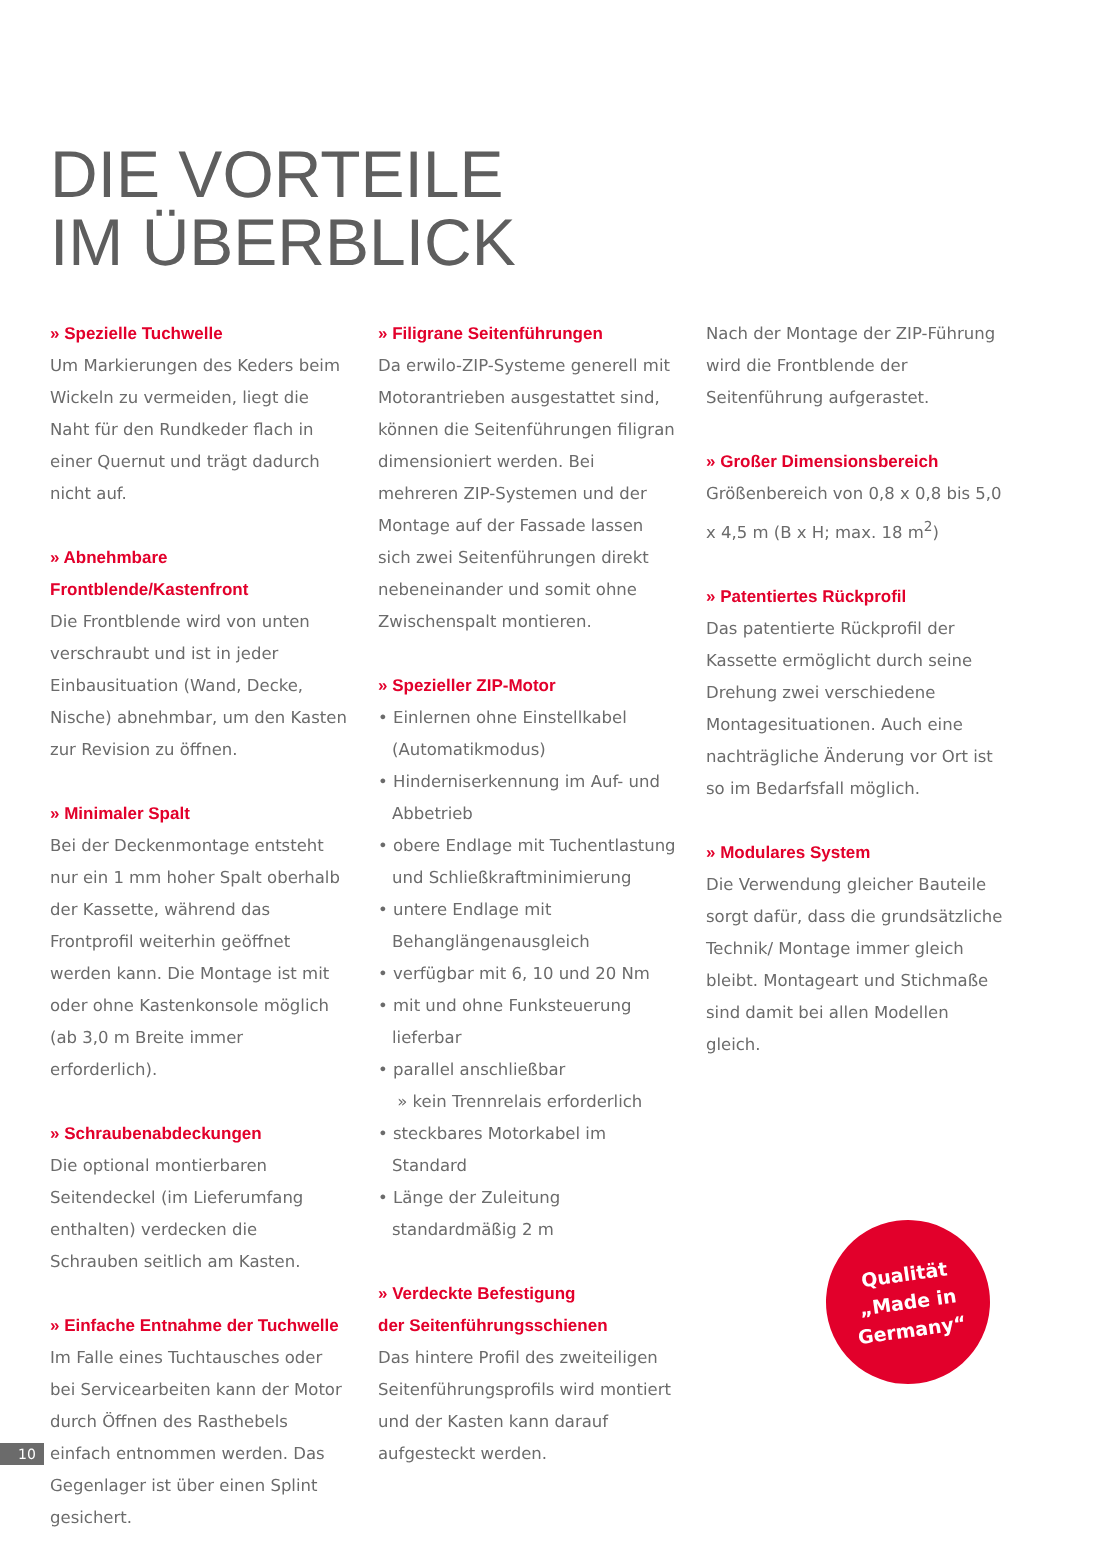DIE VORTEILE
IM ÜBERBLICK
» Spezielle Tuchwelle
Um Markierungen des Keders beim Wickeln zu vermeiden, liegt die Naht für den Rundkeder flach in einer Quernut und trägt dadurch nicht auf.
» Abnehmbare Frontblende/Kastenfront
Die Frontblende wird von unten verschraubt und ist in jeder Einbausituation (Wand, Decke, Nische) abnehmbar, um den Kasten zur Revision zu öffnen.
» Minimaler Spalt
Bei der Deckenmontage entsteht nur ein 1 mm hoher Spalt oberhalb der Kassette, während das Frontprofil weiterhin geöffnet werden kann. Die Montage ist mit oder ohne Kastenkonsole möglich (ab 3,0 m Breite immer erforderlich).
» Schraubenabdeckungen
Die optional montierbaren Seitendeckel (im Lieferumfang enthalten) verdecken die Schrauben seitlich am Kasten.
» Einfache Entnahme der Tuchwelle
Im Falle eines Tuchtausches oder bei Servicearbeiten kann der Motor durch Öffnen des Rasthebels einfach entnommen werden. Das Gegenlager ist über einen Splint gesichert.
» Filigrane Seitenführungen
Da erwilo-ZIP-Systeme generell mit Motorantrieben ausgestattet sind, können die Seitenführungen filigran dimensioniert werden. Bei mehreren ZIP-Systemen und der Montage auf der Fassade lassen sich zwei Seitenführungen direkt nebeneinander und somit ohne Zwischenspalt montieren.
» Spezieller ZIP-Motor
• Einlernen ohne Einstellkabel (Automatikmodus)
• Hinderniserkennung im Auf- und Abbetrieb
• obere Endlage mit Tuchentlastung und Schließkraftminimierung
• untere Endlage mit Behanglängenausgleich
• verfügbar mit 6, 10 und 20 Nm
• mit und ohne Funksteuerung lieferbar
• parallel anschließbar
» kein Trennrelais erforderlich
• steckbares Motorkabel im Standard
• Länge der Zuleitung standardmäßig 2 m
» Verdeckte Befestigung
der Seitenführungsschienen
Das hintere Profil des zweiteiligen Seitenführungsprofils wird montiert und der Kasten kann darauf aufgesteckt werden.
Nach der Montage der ZIP-Führung wird die Frontblende der Seitenführung aufgerastet.
» Großer Dimensionsbereich
Größenbereich von 0,8 x 0,8 bis 5,0 x 4,5 m (B x H; max. 18 m<sup>2</sup>)
» Patentiertes Rückprofil
Das patentierte Rückprofil der Kassette ermöglicht durch seine Drehung zwei verschiedene Montagesituationen. Auch eine nachträgliche Änderung vor Ort ist so im Bedarfsfall möglich.
» Modulares System
Die Verwendung gleicher Bauteile sorgt dafür, dass die grundsätzliche Technik/ Montage immer gleich bleibt. Montageart und Stichmaße sind damit bei allen Modellen gleich.
Qualität
„Made in
Germany“
10